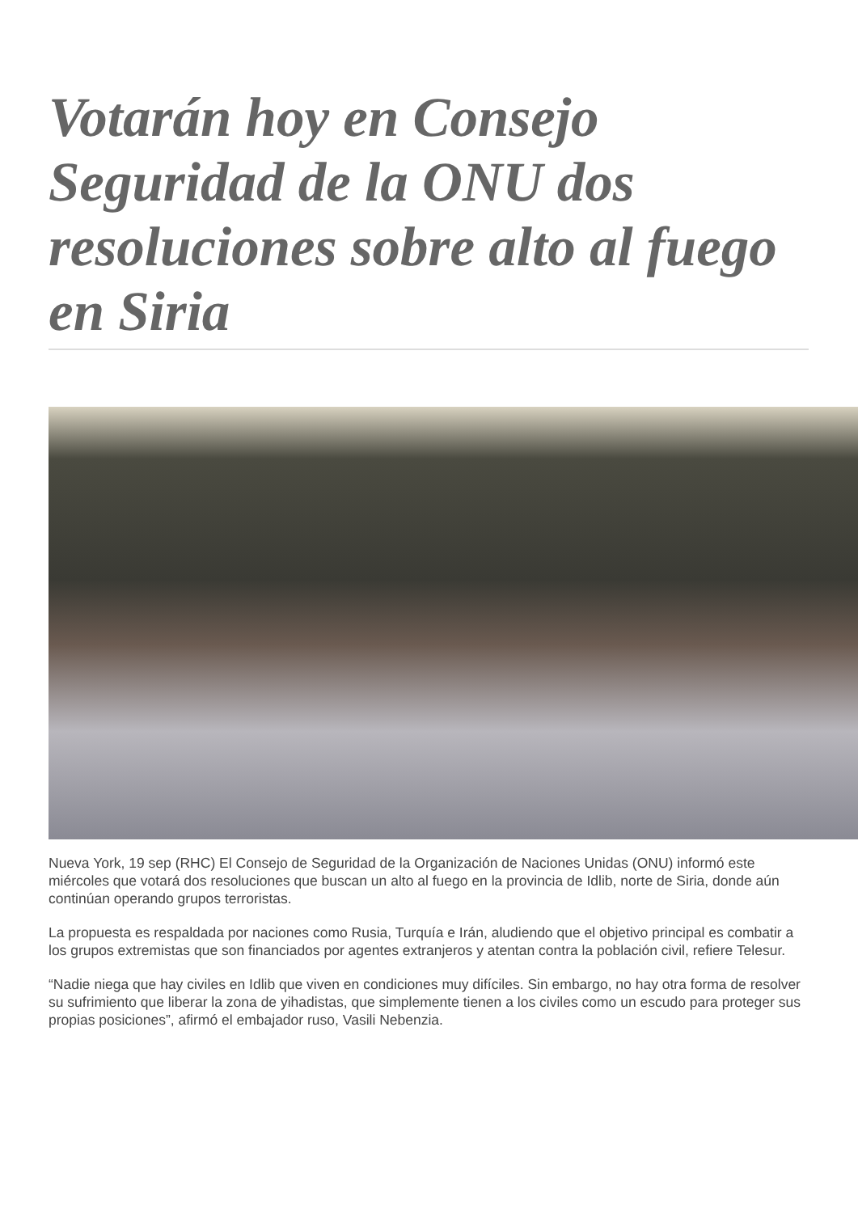Votarán hoy en Consejo Seguridad de la ONU dos resoluciones sobre alto al fuego en Siria
Nueva York, 19 sep (RHC) El Consejo de Seguridad de la Organización de Naciones Unidas (ONU) informó este miércoles que votará dos resoluciones que buscan un alto al fuego en la provincia de Idlib, norte de Siria, donde aún continúan operando grupos terroristas.
La propuesta es respaldada por naciones como Rusia, Turquía e Irán, aludiendo que el objetivo principal es combatir a los grupos extremistas que son financiados por agentes extranjeros y atentan contra la población civil, refiere Telesur.
“Nadie niega que hay civiles en Idlib que viven en condiciones muy difíciles. Sin embargo, no hay otra forma de resolver su sufrimiento que liberar la zona de yihadistas, que simplemente tienen a los civiles como un escudo para proteger sus propias posiciones”, afirmó el embajador ruso, Vasili Nebenzia.